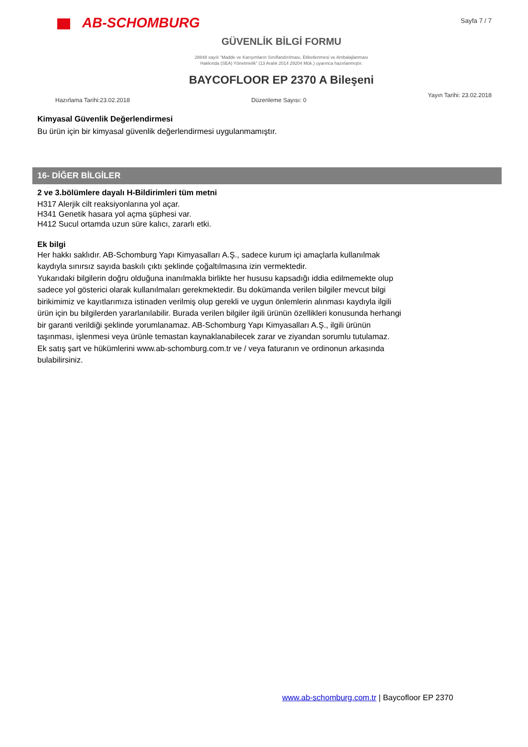AB-SCHOMBURG
Sayfa 7 / 7
GÜVENLİK BİLGİ FORMU
28848 sayılı “Madde ve Karışımların Sınıflandırılması, Etiketlenmesi ve Ambalajlanması
Hakkında (SEA) Yönetmelik” (13 Aralık 2014 29204 Mük.) uyarınca hazırlanmıştır.
BAYCOFLOOR EP 2370 A Bileşeni
Hazırlama Tarihi:23.02.2018 Düzenleme Sayısı: 0 Yayın Tarihi: 23.02.2018
Kimyasal Güvenlik Değerlendirmesi
Bu ürün için bir kimyasal güvenlik değerlendirmesi uygulanmamıştır.
16- DİĞER BİLGİLER
2 ve 3.bölümlere dayalı H-Bildirimleri tüm metni
H317 Alerjik cilt reaksiyonlarına yol açar.
H341 Genetik hasara yol açma şüphesi var.
H412 Sucul ortamda uzun süre kalıcı, zararlı etki.
Ek bilgi
Her hakkı saklıdır. AB-Schomburg Yapı Kimyasalları A.Ş., sadece kurum içi amaçlarla kullanılmak
kaydıyla sınırsız sayıda baskılı çıktı şeklinde çoğaltılmasına izin vermektedir.
Yukarıdaki bilgilerin doğru olduğuna inanılmakla birlikte her hususu kapsadığı iddia edilmemekte olup
sadece yol gösterici olarak kullanılmaları gerekmektedir. Bu dokümanda verilen bilgiler mevcut bilgi
birikimimiz ve kayıtlarımıza istinaden verilmiş olup gerekli ve uygun önlemlerin alınması kaydıyla ilgili
ürün için bu bilgilerden yararlanılabilir. Burada verilen bilgiler ilgili ürünün özellikleri konusunda herhangi
bir garanti verildiği şeklinde yorumlanamaz. AB-Schomburg Yapı Kimyasalları A.Ş., ilgili ürünün
taşınması, işlenmesi veya ürünle temastan kaynaklanabilecek zarar ve ziyandan sorumlu tutulamaz.
Ek satış şart ve hükümlerini www.ab-schomburg.com.tr ve / veya faturanın ve ordinonun arkasında
bulabilirsiniz.
www.ab-schomburg.com.tr | Baycofloor EP 2370